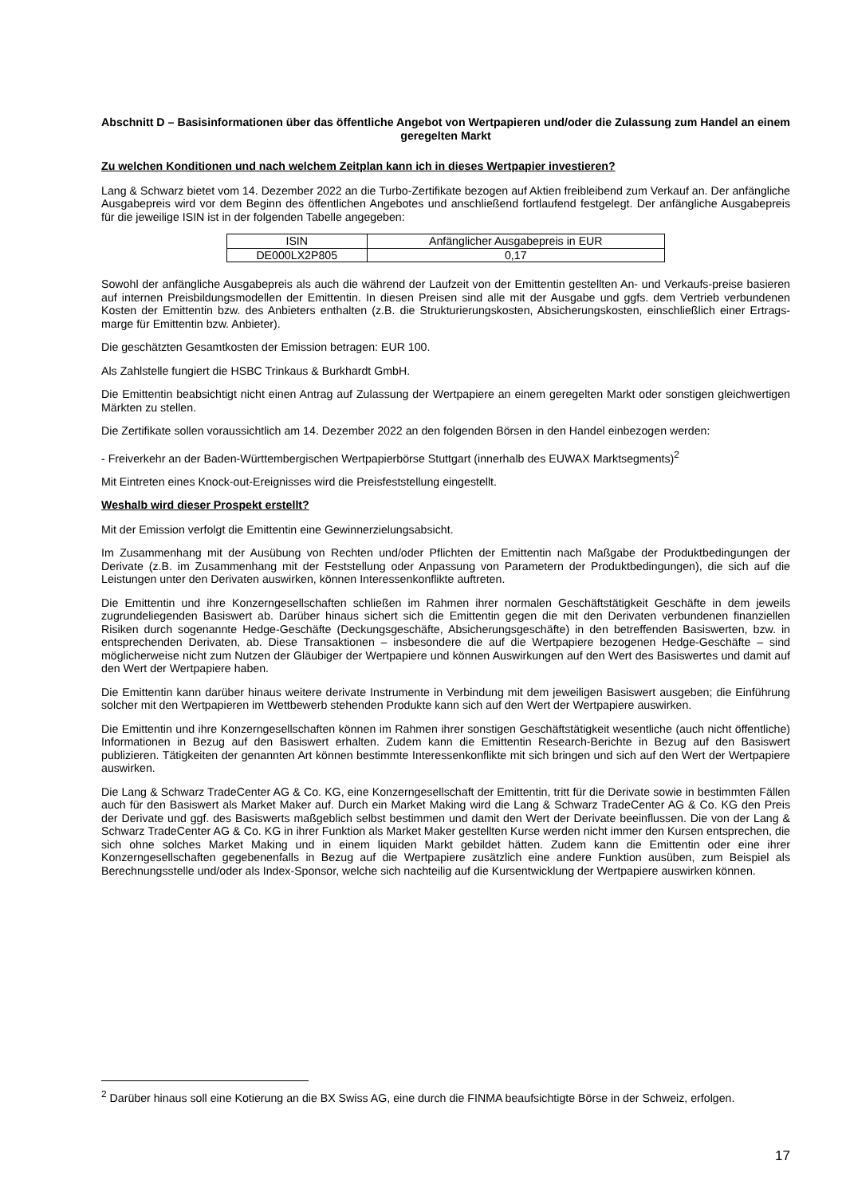Abschnitt D – Basisinformationen über das öffentliche Angebot von Wertpapieren und/oder die Zulassung zum Handel an einem geregelten Markt
Zu welchen Konditionen und nach welchem Zeitplan kann ich in dieses Wertpapier investieren?
Lang & Schwarz bietet vom 14. Dezember 2022 an die Turbo-Zertifikate bezogen auf Aktien freibleibend zum Verkauf an. Der anfängliche Ausgabepreis wird vor dem Beginn des öffentlichen Angebotes und anschließend fortlaufend festgelegt. Der anfängliche Ausgabepreis für die jeweilige ISIN ist in der folgenden Tabelle angegeben:
| ISIN | Anfänglicher Ausgabepreis in EUR |
| --- | --- |
| DE000LX2P805 | 0,17 |
Sowohl der anfängliche Ausgabepreis als auch die während der Laufzeit von der Emittentin gestellten An- und Verkaufs-preise basieren auf internen Preisbildungsmodellen der Emittentin. In diesen Preisen sind alle mit der Ausgabe und ggfs. dem Vertrieb verbundenen Kosten der Emittentin bzw. des Anbieters enthalten (z.B. die Strukturierungskosten, Absicherungskosten, einschließlich einer Ertrags-marge für Emittentin bzw. Anbieter).
Die geschätzten Gesamtkosten der Emission betragen: EUR 100.
Als Zahlstelle fungiert die HSBC Trinkaus & Burkhardt GmbH.
Die Emittentin beabsichtigt nicht einen Antrag auf Zulassung der Wertpapiere an einem geregelten Markt oder sonstigen gleichwertigen Märkten zu stellen.
Die Zertifikate sollen voraussichtlich am 14. Dezember 2022 an den folgenden Börsen in den Handel einbezogen werden:
- Freiverkehr an der Baden-Württembergischen Wertpapierbörse Stuttgart (innerhalb des EUWAX Marktsegments)<sup>2</sup>
Mit Eintreten eines Knock-out-Ereignisses wird die Preisfeststellung eingestellt.
Weshalb wird dieser Prospekt erstellt?
Mit der Emission verfolgt die Emittentin eine Gewinnerzielungsabsicht.
Im Zusammenhang mit der Ausübung von Rechten und/oder Pflichten der Emittentin nach Maßgabe der Produktbedingungen der Derivate (z.B. im Zusammenhang mit der Feststellung oder Anpassung von Parametern der Produktbedingungen), die sich auf die Leistungen unter den Derivaten auswirken, können Interessenkonflikte auftreten.
Die Emittentin und ihre Konzerngesellschaften schließen im Rahmen ihrer normalen Geschäftstätigkeit Geschäfte in dem jeweils zugrundeliegenden Basiswert ab. Darüber hinaus sichert sich die Emittentin gegen die mit den Derivaten verbundenen finanziellen Risiken durch sogenannte Hedge-Geschäfte (Deckungsgeschäfte, Absicherungsgeschäfte) in den betreffenden Basiswerten, bzw. in entsprechenden Derivaten, ab. Diese Transaktionen – insbesondere die auf die Wertpapiere bezogenen Hedge-Geschäfte – sind möglicherweise nicht zum Nutzen der Gläubiger der Wertpapiere und können Auswirkungen auf den Wert des Basiswertes und damit auf den Wert der Wertpapiere haben.
Die Emittentin kann darüber hinaus weitere derivate Instrumente in Verbindung mit dem jeweiligen Basiswert ausgeben; die Einführung solcher mit den Wertpapieren im Wettbewerb stehenden Produkte kann sich auf den Wert der Wertpapiere auswirken.
Die Emittentin und ihre Konzerngesellschaften können im Rahmen ihrer sonstigen Geschäftstätigkeit wesentliche (auch nicht öffentliche) Informationen in Bezug auf den Basiswert erhalten. Zudem kann die Emittentin Research-Berichte in Bezug auf den Basiswert publizieren. Tätigkeiten der genannten Art können bestimmte Interessenkonflikte mit sich bringen und sich auf den Wert der Wertpapiere auswirken.
Die Lang & Schwarz TradeCenter AG & Co. KG, eine Konzerngesellschaft der Emittentin, tritt für die Derivate sowie in bestimmten Fällen auch für den Basiswert als Market Maker auf. Durch ein Market Making wird die Lang & Schwarz TradeCenter AG & Co. KG den Preis der Derivate und ggf. des Basiswerts maßgeblich selbst bestimmen und damit den Wert der Derivate beeinflussen. Die von der Lang & Schwarz TradeCenter AG & Co. KG in ihrer Funktion als Market Maker gestellten Kurse werden nicht immer den Kursen entsprechen, die sich ohne solches Market Making und in einem liquiden Markt gebildet hätten. Zudem kann die Emittentin oder eine ihrer Konzerngesellschaften gegebenenfalls in Bezug auf die Wertpapiere zusätzlich eine andere Funktion ausüben, zum Beispiel als Berechnungsstelle und/oder als Index-Sponsor, welche sich nachteilig auf die Kursentwicklung der Wertpapiere auswirken können.
<sup>2</sup> Darüber hinaus soll eine Kotierung an die BX Swiss AG, eine durch die FINMA beaufsichtigte Börse in der Schweiz, erfolgen.
17